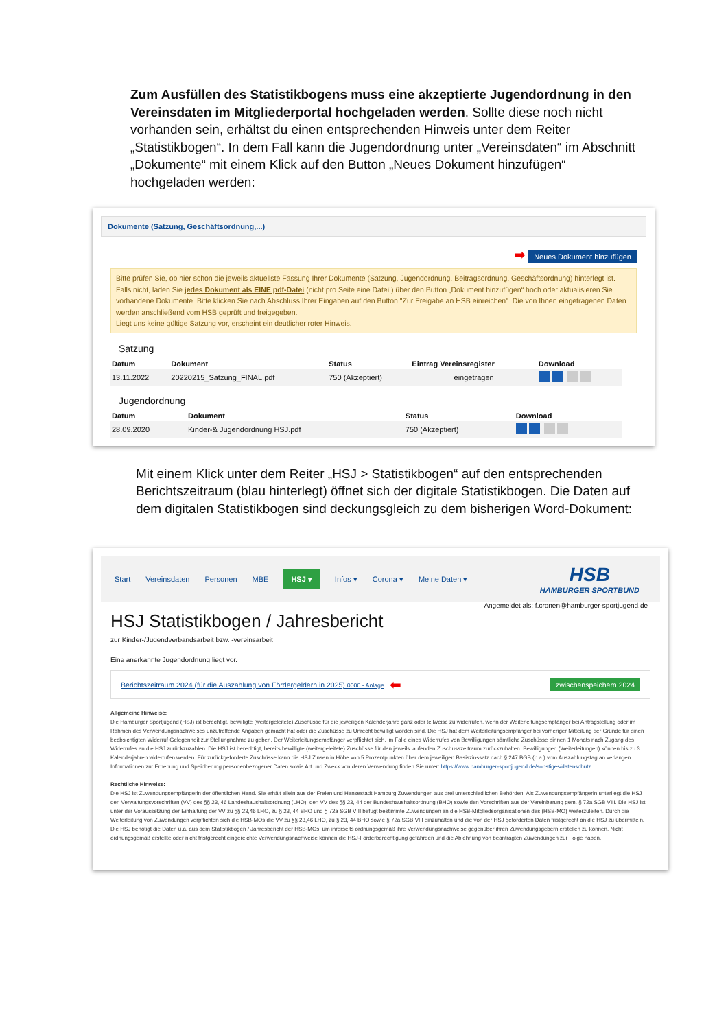Zum Ausfüllen des Statistikbogens muss eine akzeptierte Jugendordnung in den Vereinsdaten im Mitgliederportal hochgeladen werden. Sollte diese noch nicht vorhanden sein, erhältst du einen entsprechenden Hinweis unter dem Reiter „Statistikbogen“. In dem Fall kann die Jugendordnung unter „Vereinsdaten“ im Abschnitt „Dokumente“ mit einem Klick auf den Button „Neues Dokument hinzufügen“ hochgeladen werden:
Dokumente (Satzung, Geschäftsordnung,...)
➡ Neues Dokument hinzufügen
Bitte prüfen Sie, ob hier schon die jeweils aktuellste Fassung Ihrer Dokumente (Satzung, Jugendordnung, Beitragsordnung, Geschäftsordnung) hinterlegt ist. Falls nicht, laden Sie jedes Dokument als EINE pdf-Datei (nicht pro Seite eine Datei!) über den Button „Dokument hinzufügen“ hoch oder aktualisieren Sie vorhandene Dokumente. Bitte klicken Sie nach Abschluss Ihrer Eingaben auf den Button "Zur Freigabe an HSB einreichen". Die von Ihnen eingetragenen Daten werden anschließend vom HSB geprüft und freigegeben.
Liegt uns keine gültige Satzung vor, erscheint ein deutlicher roter Hinweis.
Satzung
| Datum | Dokument | Status | Eintrag Vereinsregister | Download |
| --- | --- | --- | --- | --- |
| 13.11.2022 | 20220215_Satzung_FINAL.pdf | 750 (Akzeptiert) | eingetragen | |
Jugendordnung
| Datum | Dokument | Status | | Download |
| --- | --- | --- | --- | --- |
| 28.09.2020 | Kinder-& Jugendordnung HSJ.pdf | 750 (Akzeptiert) | | |
Mit einem Klick unter dem Reiter „HSJ > Statistikbogen“ auf den entsprechenden Berichtszeitraum (blau hinterlegt) öffnet sich der digitale Statistikbogen. Die Daten auf dem digitalen Statistikbogen sind deckungsgleich zu dem bisherigen Word-Dokument:
Start Vereinsdaten Personen MBE HSJ ▾ Infos ▾ Corona ▾ Meine Daten ▾ HSB
HAMBURGER SPORTBUND
Angemeldet als: f.cronen@hamburger-sportjugend.de
HSJ Statistikbogen / Jahresbericht
zur Kinder-/Jugendverbandsarbeit bzw. -vereinsarbeit
Eine anerkannte Jugendordnung liegt vor.
Berichtszeitraum 2024 (für die Auszahlung von Fördergeldern in 2025) 0000 - Anlage ⬅ zwischenspeichern 2024
Allgemeine Hinweise:
Die Hamburger Sportjugend (HSJ) ist berechtigt, bewilligte (weitergeleitete) Zuschüsse für die jeweiligen Kalenderjahre ganz oder teilweise zu widerrufen, wenn der Weiterleitungsempfänger bei Antragstellung oder im Rahmen des Verwendungsnachweises unzutreffende Angaben gemacht hat oder die Zuschüsse zu Unrecht bewilligt worden sind. Die HSJ hat dem Weiterleitungsempfänger bei vorheriger Mitteilung der Gründe für einen beabsichtigten Widerruf Gelegenheit zur Stellungnahme zu geben. Der Weiterleitungsempfänger verpflichtet sich, im Falle eines Widerrufes von Bewilligungen sämtliche Zuschüsse binnen 1 Monats nach Zugang des Widerrufes an die HSJ zurückzuzahlen. Die HSJ ist berechtigt, bereits bewilligte (weitergeleitete) Zuschüsse für den jeweils laufenden Zuschusszeitraum zurückzuhalten. Bewilligungen (Weiterleitungen) können bis zu 3 Kalenderjahren widerrufen werden. Für zurückgeforderte Zuschüsse kann die HSJ Zinsen in Höhe von 5 Prozentpunkten über dem jeweiligen Basiszinssatz nach § 247 BGB (p.a.) vom Auszahlungstag an verlangen. Informationen zur Erhebung und Speicherung personenbezogener Daten sowie Art und Zweck von deren Verwendung finden Sie unter: https://www.hamburger-sportjugend.de/sonstiges/datenschutz
Rechtliche Hinweise:
Die HSJ ist Zuwendungsempfängerin der öffentlichen Hand. Sie erhält allein aus der Freien und Hansestadt Hamburg Zuwendungen aus drei unterschiedlichen Behörden. Als Zuwendungsempfängerin unterliegt die HSJ den Verwaltungsvorschriften (VV) des §§ 23, 46 Landeshaushaltsordnung (LHO), den VV des §§ 23, 44 der Bundeshaushaltsordnung (BHO) sowie den Vorschriften aus der Vereinbarung gem. § 72a SGB VIII. Die HSJ ist unter der Voraussetzung der Einhaltung der VV zu §§ 23,46 LHO, zu § 23, 44 BHO und § 72a SGB VIII befugt bestimmte Zuwendungen an die HSB-Mitgliedsorganisationen des (HSB-MO) weiterzuleiten. Durch die Weiterleitung von Zuwendungen verpflichten sich die HSB-MOs die VV zu §§ 23,46 LHO, zu § 23, 44 BHO sowie § 72a SGB VIII einzuhalten und die von der HSJ geforderten Daten fristgerecht an die HSJ zu übermitteln. Die HSJ benötigt die Daten u.a. aus dem Statistikbogen / Jahresbericht der HSB-MOs, um ihrerseits ordnungsgemäß ihre Verwendungsnachweise gegenüber ihren Zuwendungsgebern erstellen zu können. Nicht ordnungsgemäß erstellte oder nicht fristgerecht eingereichte Verwendungsnachweise können die HSJ-Förderberechtigung gefährden und die Ablehnung von beantragten Zuwendungen zur Folge haben.